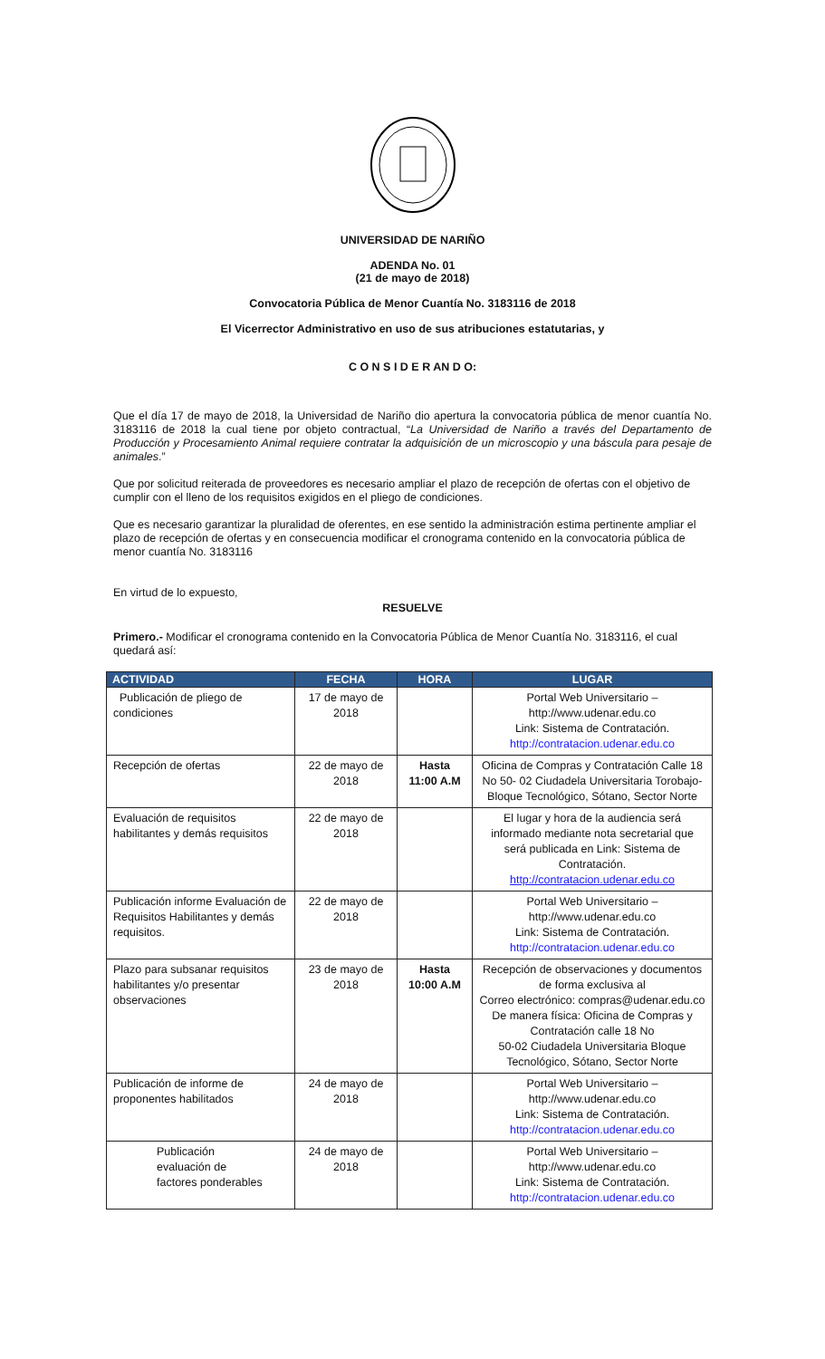UNIVERSIDAD DE NARIÑO
ADENDA No. 01
(21 de mayo de 2018)
Convocatoria Pública de Menor Cuantía No. 3183116 de 2018
El Vicerrector Administrativo en uso de sus atribuciones estatutarias, y
C O N S I D E R AN D O:
Que el día 17 de mayo de 2018, la Universidad de Nariño dio apertura la convocatoria pública de menor cuantía No. 3183116 de 2018 la cual tiene por objeto contractual, “La Universidad de Nariño a través del Departamento de Producción y Procesamiento Animal requiere contratar la adquisición de un microscopio y una báscula para pesaje de animales.”
Que por solicitud reiterada de proveedores es necesario ampliar el plazo de recepción de ofertas con el objetivo de cumplir con el lleno de los requisitos exigidos en el pliego de condiciones.
Que es necesario garantizar la pluralidad de oferentes, en ese sentido la administración estima pertinente ampliar el plazo de recepción de ofertas y en consecuencia modificar el cronograma contenido en la convocatoria pública de menor cuantía No. 3183116
En virtud de lo expuesto,
RESUELVE
Primero.- Modificar el cronograma contenido en la Convocatoria Pública de Menor Cuantía No. 3183116, el cual quedará así:
| ACTIVIDAD | FECHA | HORA | LUGAR |
| --- | --- | --- | --- |
| Publicación de pliego de condiciones | 17 de mayo de 2018 | | Portal Web Universitario – http://www.udenar.edu.co Link: Sistema de Contratación. http://contratacion.udenar.edu.co |
| Recepción de ofertas | 22 de mayo de 2018 | Hasta 11:00 A.M | Oficina de Compras y Contratación Calle 18 No 50- 02 Ciudadela Universitaria Torobajo- Bloque Tecnológico, Sótano, Sector Norte |
| Evaluación de requisitos habilitantes y demás requisitos | 22 de mayo de 2018 | | El lugar y hora de la audiencia será informado mediante nota secretarial que será publicada en Link: Sistema de Contratación. http://contratacion.udenar.edu.co |
| Publicación informe Evaluación de Requisitos Habilitantes y demás requisitos. | 22 de mayo de 2018 | | Portal Web Universitario – http://www.udenar.edu.co Link: Sistema de Contratación. http://contratacion.udenar.edu.co |
| Plazo para subsanar requisitos habilitantes y/o presentar observaciones | 23 de mayo de 2018 | Hasta 10:00 A.M | Recepción de observaciones y documentos de forma exclusiva al Correo electrónico: compras@udenar.edu.co De manera física: Oficina de Compras y Contratación calle 18 No 50-02 Ciudadela Universitaria Bloque Tecnológico, Sótano, Sector Norte |
| Publicación de informe de proponentes habilitados | 24 de mayo de 2018 | | Portal Web Universitario – http://www.udenar.edu.co Link: Sistema de Contratación. http://contratacion.udenar.edu.co |
| Publicación evaluación de factores ponderables | 24 de mayo de 2018 | | Portal Web Universitario – http://www.udenar.edu.co Link: Sistema de Contratación. http://contratacion.udenar.edu.co |